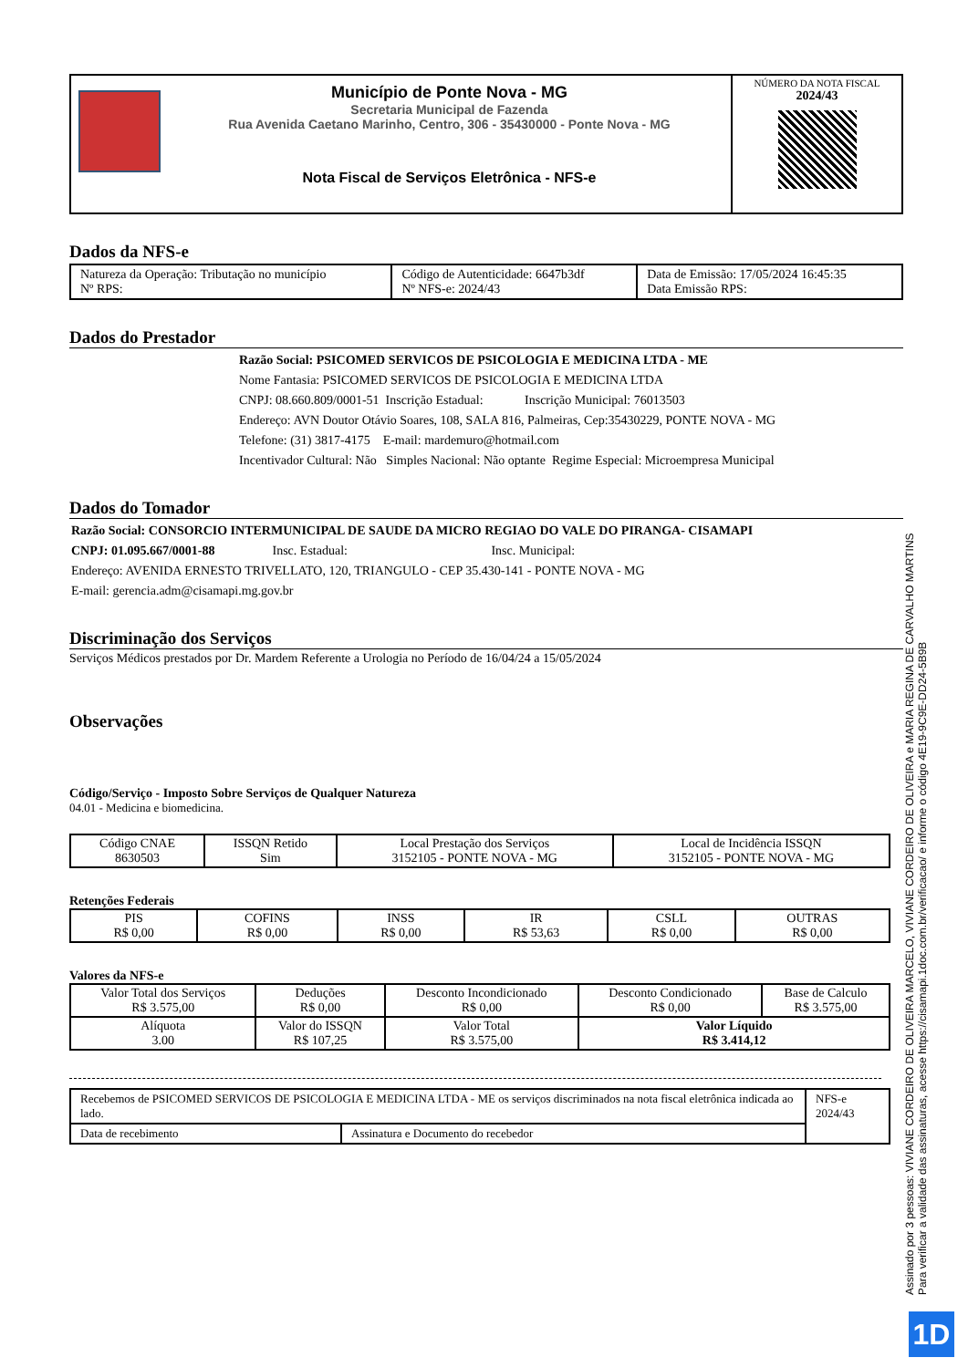| Município de Ponte Nova - MG Secretaria Municipal de Fazenda Rua Avenida Caetano Marinho, Centro, 306 - 35430000 - Ponte Nova - MG Nota Fiscal de Serviços Eletrônica - NFS-e | NÚMERO DA NOTA FISCAL 2024/43 |
Dados da NFS-e
| Natureza da Operação: Tributação no município Nº RPS: | Código de Autenticidade: 6647b3df Nº NFS-e: 2024/43 | Data de Emissão: 17/05/2024 16:45:35 Data Emissão RPS: |
Dados do Prestador
Razão Social: PSICOMED SERVICOS DE PSICOLOGIA E MEDICINA LTDA - ME
Nome Fantasia: PSICOMED SERVICOS DE PSICOLOGIA E MEDICINA LTDA
CNPJ: 08.660.809/0001-51 Inscrição Estadual: Inscrição Municipal: 76013503
Endereço: AVN Doutor Otávio Soares, 108, SALA 816, Palmeiras, Cep:35430229, PONTE NOVA - MG
Telefone: (31) 3817-4175 E-mail: mardemuro@hotmail.com
Incentivador Cultural: Não Simples Nacional: Não optante Regime Especial: Microempresa Municipal
Dados do Tomador
Razão Social: CONSORCIO INTERMUNICIPAL DE SAUDE DA MICRO REGIAO DO VALE DO PIRANGA- CISAMAPI
CNPJ: 01.095.667/0001-88 Insc. Estadual: Insc. Municipal:
Endereço: AVENIDA ERNESTO TRIVELLATO, 120, TRIANGULO - CEP 35.430-141 - PONTE NOVA - MG
E-mail: gerencia.adm@cisamapi.mg.gov.br
Discriminação dos Serviços
Serviços Médicos prestados por Dr. Mardem Referente a Urologia no Período de 16/04/24 a 15/05/2024
Observações
Código/Serviço - Imposto Sobre Serviços de Qualquer Natureza
04.01 - Medicina e biomedicina.
| Código CNAE 8630503 | ISSQN Retido Sim | Local Prestação dos Serviços 3152105 - PONTE NOVA - MG | Local de Incidência ISSQN 3152105 - PONTE NOVA - MG |
Retenções Federais
| PIS R$ 0,00 | COFINS R$ 0,00 | INSS R$ 0,00 | IR R$ 53,63 | CSLL R$ 0,00 | OUTRAS R$ 0,00 |
Valores da NFS-e
| Valor Total dos Serviços R$ 3.575,00 | Deduções R$ 0,00 | Desconto Incondicionado R$ 0,00 | Desconto Condicionado R$ 0,00 | Base de Calculo R$ 3.575,00 |
| Alíquota 3.00 | Valor do ISSQN R$ 107,25 | Valor Total R$ 3.575,00 | Valor Líquido R$ 3.414,12 | |
| Recebemos de PSICOMED SERVICOS DE PSICOLOGIA E MEDICINA LTDA - ME os serviços discriminados na nota fiscal eletrônica indicada ao lado. | | NFS-e 2024/43 |
| Data de recebimento | Assinatura e Documento do recebedor | |
Assinado por 3 pessoas: VIVIANE CORDEIRO DE OLIVEIRA MARCELO, VIVIANE CORDEIRO DE OLIVEIRA e MARIA REGINA DE CARVALHO MARTINS
Para verificar a validade das assinaturas, acesse https://cisamapi.1doc.com.br/verificacao/ e informe o código 4E19-9C9E-DD24-5B9B
1D